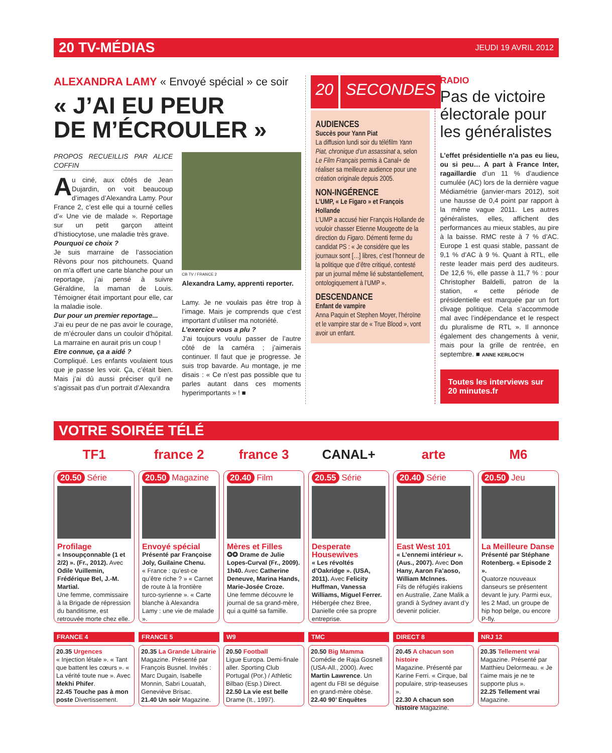20 TV-MÉDIAS JEUDI 19 AVRIL 2012
ALEXANDRA LAMY « Envoyé spécial » ce soir
« J’AI EU PEUR
DE M’ÉCROULER »
PROPOS RECUEILLIS PAR ALICE COFFIN
Au ciné, aux côtés de Jean Dujardin, on voit beaucoup d’images d’Alexandra Lamy. Pour France 2, c’est elle qui a tourné celles d’« Une vie de malade ». Reportage sur un petit garçon atteint d’histiocytose, une maladie très grave.
Pourquoi ce choix ?
Je suis marraine de l’association Rêvons pour nos pitchounets. Quand on m’a offert une carte blanche pour un reportage, j’ai pensé à suivre Géraldine, la maman de Louis. Témoigner était important pour elle, car la maladie isole.
Dur pour un premier reportage...
J’ai eu peur de ne pas avoir le courage, de m’écrouler dans un couloir d’hôpital. La marraine en aurait pris un coup !
Etre connue, ça a aidé ?
Compliqué. Les enfants voulaient tous que je passe les voir. Ça, c’était bien. Mais j’ai dû aussi préciser qu’il ne s’agissait pas d’un portrait d’Alexandra
CB TV / FRANCE 2
Alexandra Lamy, apprenti reporter.
Lamy. Je ne voulais pas être trop à l’image. Mais je comprends que c’est important d’utiliser ma notoriété.
L’exercice vous a plu ?
J’ai toujours voulu passer de l’autre côté de la caméra ; j’aimerais continuer. Il faut que je progresse. Je suis trop bavarde. Au montage, je me disais : « Ce n’est pas possible que tu parles autant dans ces moments hyperimportants » ! ■
20 SECONDES
AUDIENCES
Succès pour Yann Piat
La diffusion lundi soir du téléfilm Yann Piat, chronique d’un assassinat a, selon Le Film Français permis à Canal+ de réaliser sa meilleure audience pour une création originale depuis 2005.
NON-INGÉRENCE
L’UMP, « Le Figaro » et François Hollande
L’UMP a accusé hier François Hollande de vouloir chasser Etienne Mougeotte de la direction du Figaro. Démenti ferme du candidat PS : « Je considère que les journaux sont […] libres, c’est l’honneur de la politique que d’être critiqué, contesté par un journal même lié substantiellement, ontologiquement à l’UMP ».
DESCENDANCE
Enfant de vampire
Anna Paquin et Stephen Moyer, l’héroïne et le vampire star de « True Blood », vont avoir un enfant.
RADIO
Pas de victoire électorale pour les généralistes
L’effet présidentielle n’a pas eu lieu, ou si peu… A part à France Inter, ragaillardie d’un 11 % d’audience cumulée (AC) lors de la dernière vague Médiamétrie (janvier-mars 2012), soit une hausse de 0,4 point par rapport à la même vague 2011. Les autres généralistes, elles, affichent des performances au mieux stables, au pire à la baisse. RMC reste à 7 % d’AC. Europe 1 est quasi stable, passant de 9,1 % d’AC à 9 %. Quant à RTL, elle reste leader mais perd des auditeurs. De 12,6 %, elle passe à 11,7 % : pour Christopher Baldelli, patron de la station, « cette période de présidentielle est marquée par un fort clivage politique. Cela s’accommode mal avec l’indépendance et le respect du pluralisme de RTL ». Il annonce également des changements à venir, mais pour la grille de rentrée, en septembre. ■ ANNE KERLOC’H
Toutes les interviews sur 20 minutes.fr
VOTRE SOIRÉE TÉLÉ
TF1
20.50 Série
Profilage
« Insoupçonnable (1 et 2/2) ». (Fr., 2012). Avec Odile Vuillemin, Frédérique Bel, J.-M. Martial.
Une femme, commissaire à la Brigade de répression du banditisme, est retrouvée morte chez elle.
france 2
20.50 Magazine
Envoyé spécial
Présenté par Françoise Joly, Guilaine Chenu.
« France : qu’est-ce qu’être riche ? » « Carnet de route à la frontière turco-syrienne ». « Carte blanche à Alexandra Lamy : une vie de malade ».
france 3
20.40 Film
Mères et Filles
✪✪ Drame de Julie Lopes-Curval (Fr., 2009). 1h40. Avec Catherine Deneuve, Marina Hands, Marie-Josée Croze.
Une femme découvre le journal de sa grand-mère, qui a quitté sa famille.
CANAL+
20.55 Série
Desperate Housewives
« Les révoltés d’Oakridge ». (USA, 2011). Avec Felicity Huffman, Vanessa Williams, Miguel Ferrer.
Hébergée chez Bree, Danielle crée sa propre entreprise.
arte
20.40 Série
East West 101
« L’ennemi intérieur ». (Aus., 2007). Avec Don Hany, Aaron Fa’aoso, William McInnes.
Fils de réfugiés irakiens en Australie, Zane Malik a grandi à Sydney avant d’y devenir policier.
M6
20.50 Jeu
La Meilleure Danse
Présenté par Stéphane Rotenberg. « Episode 2 ».
Quatorze nouveaux danseurs se présentent devant le jury. Parmi eux, les 2 Mad, un groupe de hip hop belge, ou encore P-fly.
FRANCE 4
20.35 Urgences
« Injection létale ». « Tant que battent les cœurs ». « La vérité toute nue ». Avec Mekhi Phifer.
22.45 Touche pas à mon poste Divertissement.
FRANCE 5
20.35 La Grande Librairie
Magazine. Présenté par François Busnel. Invités : Marc Dugain, Isabelle Monnin, Sabri Louatah, Geneviève Brisac.
21.40 Un soir Magazine.
W9
20.50 Football
Ligue Europa. Demi-finale aller. Sporting Club Portugal (Por.) / Athletic Bilbao (Esp.) Direct.
22.50 La vie est belle Drame (It., 1997).
TMC
20.50 Big Mamma
Comédie de Raja Gosnell (USA-All., 2000). Avec Martin Lawrence. Un agent du FBI se déguise en grand-mère obèse.
22.40 90’ Enquêtes
DIRECT 8
20.45 A chacun son histoire
Magazine. Présenté par Karine Ferri. « Cirque, bal populaire, strip-teaseuses ».
22.30 A chacun son histoire Magazine.
NRJ 12
20.35 Tellement vrai
Magazine. Présenté par Matthieu Delormeau. « Je t’aime mais je ne te supporte plus ».
22.25 Tellement vrai Magazine.